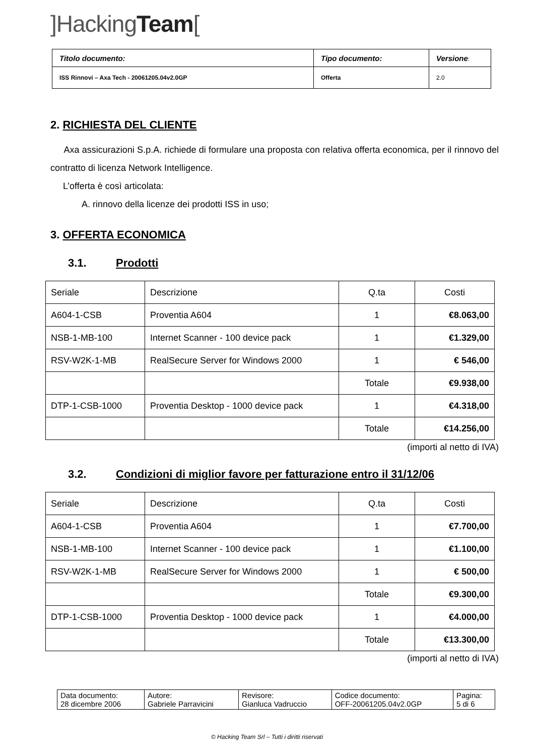]HackingTeam[
| Titolo documento: | Tipo documento: | Versione : |
| ISS Rinnovi – Axa Tech - 20061205.04v2.0GP | Offerta | 2.0 |
2. RICHIESTA DEL CLIENTE
Axa assicurazioni S.p.A. richiede di formulare una proposta con relativa offerta economica, per il rinnovo del contratto di licenza Network Intelligence.
L’offerta è così articolata:
A. rinnovo della licenze dei prodotti ISS in uso;
3. OFFERTA ECONOMICA
3.1. Prodotti
| Seriale | Descrizione | Q.ta | Costi |
| A604-1-CSB | Proventia A604 | 1 | €8.063,00 |
| NSB-1-MB-100 | Internet Scanner - 100 device pack | 1 | €1.329,00 |
| RSV-W2K-1-MB | RealSecure Server for Windows 2000 | 1 | € 546,00 |
| | | Totale | €9.938,00 |
| DTP-1-CSB-1000 | Proventia Desktop - 1000 device pack | 1 | €4.318,00 |
| | | Totale | €14.256,00 |
(importi al netto di IVA)
3.2. Condizioni di miglior favore per fatturazione entro il 31/12/06
| Seriale | Descrizione | Q.ta | Costi |
| A604-1-CSB | Proventia A604 | 1 | €7.700,00 |
| NSB-1-MB-100 | Internet Scanner - 100 device pack | 1 | €1.100,00 |
| RSV-W2K-1-MB | RealSecure Server for Windows 2000 | 1 | € 500,00 |
| | | Totale | €9.300,00 |
| DTP-1-CSB-1000 | Proventia Desktop - 1000 device pack | 1 | €4.000,00 |
| | | Totale | €13.300,00 |
(importi al netto di IVA)
| Data documento: 28 dicembre 2006 | Autore: Gabriele Parravicini | Revisore: Gianluca Vadruccio | Codice documento: OFF-20061205.04v2.0GP | Pagina: 5 di 6 |
© Hacking Team Srl – Tutti i diritti riservati